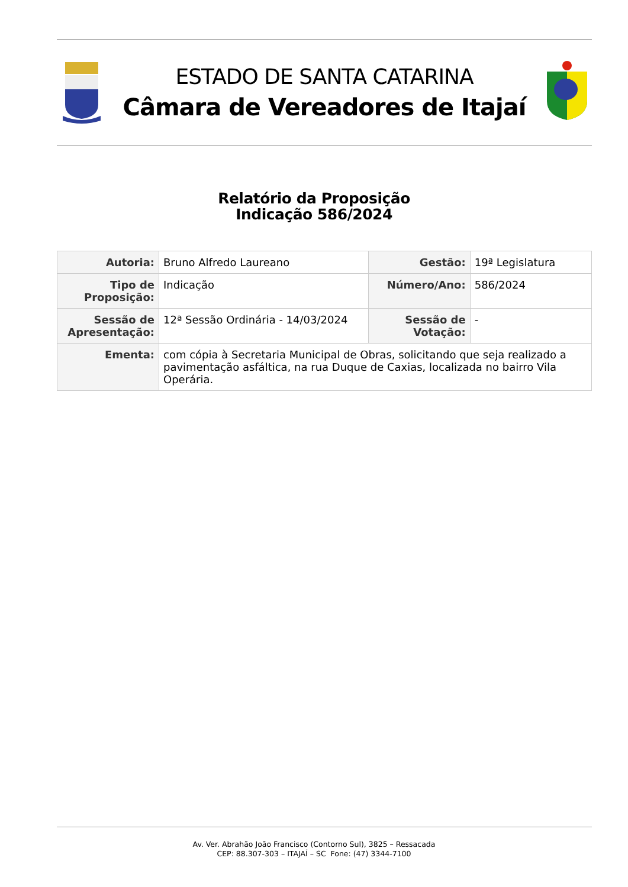ESTADO DE SANTA CATARINA
Câmara de Vereadores de Itajaí
Relatório da Proposição
Indicação 586/2024
| Autoria: | Bruno Alfredo Laureano | Gestão: | 19ª Legislatura |
| Tipo de Proposição: | Indicação | Número/Ano: | 586/2024 |
| Sessão de Apresentação: | 12ª Sessão Ordinária - 14/03/2024 | Sessão de Votação: | - |
| Ementa: | com cópia à Secretaria Municipal de Obras, solicitando que seja realizado a pavimentação asfáltica, na rua Duque de Caxias, localizada no bairro Vila Operária. | | |
Av. Ver. Abrahão João Francisco (Contorno Sul), 3825 – Ressacada
CEP: 88.307-303 – ITAJAÍ – SC Fone: (47) 3344-7100